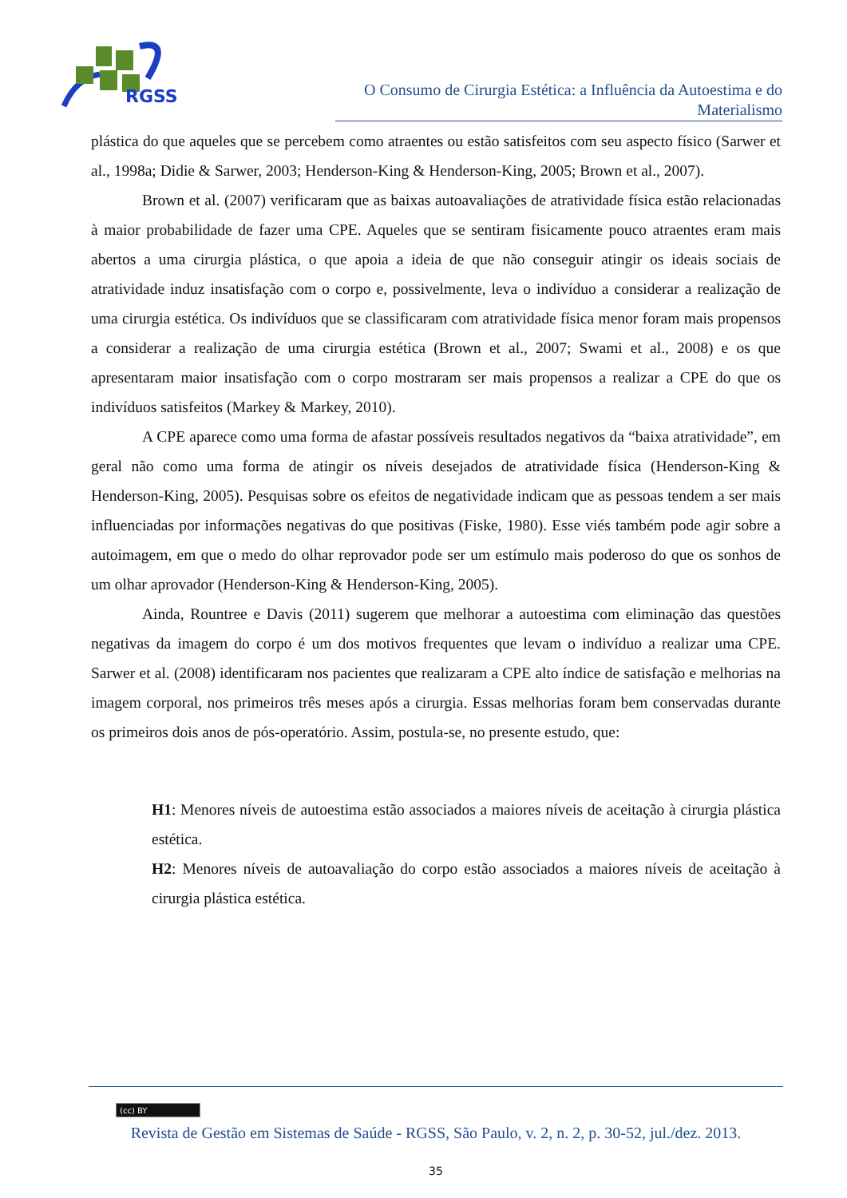RGSS
O Consumo de Cirurgia Estética: a Influência da Autoestima e do
Materialismo
plástica do que aqueles que se percebem como atraentes ou estão satisfeitos com seu aspecto físico (Sarwer et al., 1998a; Didie & Sarwer, 2003; Henderson-King & Henderson-King, 2005; Brown et al., 2007).
Brown et al. (2007) verificaram que as baixas autoavaliações de atratividade física estão relacionadas à maior probabilidade de fazer uma CPE. Aqueles que se sentiram fisicamente pouco atraentes eram mais abertos a uma cirurgia plástica, o que apoia a ideia de que não conseguir atingir os ideais sociais de atratividade induz insatisfação com o corpo e, possivelmente, leva o indivíduo a considerar a realização de uma cirurgia estética. Os indivíduos que se classificaram com atratividade física menor foram mais propensos a considerar a realização de uma cirurgia estética (Brown et al., 2007; Swami et al., 2008) e os que apresentaram maior insatisfação com o corpo mostraram ser mais propensos a realizar a CPE do que os indivíduos satisfeitos (Markey & Markey, 2010).
A CPE aparece como uma forma de afastar possíveis resultados negativos da “baixa atratividade”, em geral não como uma forma de atingir os níveis desejados de atratividade física (Henderson-King & Henderson-King, 2005). Pesquisas sobre os efeitos de negatividade indicam que as pessoas tendem a ser mais influenciadas por informações negativas do que positivas (Fiske, 1980). Esse viés também pode agir sobre a autoimagem, em que o medo do olhar reprovador pode ser um estímulo mais poderoso do que os sonhos de um olhar aprovador (Henderson-King & Henderson-King, 2005).
Ainda, Rountree e Davis (2011) sugerem que melhorar a autoestima com eliminação das questões negativas da imagem do corpo é um dos motivos frequentes que levam o indivíduo a realizar uma CPE. Sarwer et al. (2008) identificaram nos pacientes que realizaram a CPE alto índice de satisfação e melhorias na imagem corporal, nos primeiros três meses após a cirurgia. Essas melhorias foram bem conservadas durante os primeiros dois anos de pós-operatório. Assim, postula-se, no presente estudo, que:
H1: Menores níveis de autoestima estão associados a maiores níveis de aceitação à cirurgia plástica estética.
H2: Menores níveis de autoavaliação do corpo estão associados a maiores níveis de aceitação à cirurgia plástica estética.
(cc) BY
Revista de Gestão em Sistemas de Saúde - RGSS, São Paulo, v. 2, n. 2, p. 30-52, jul./dez. 2013.
35